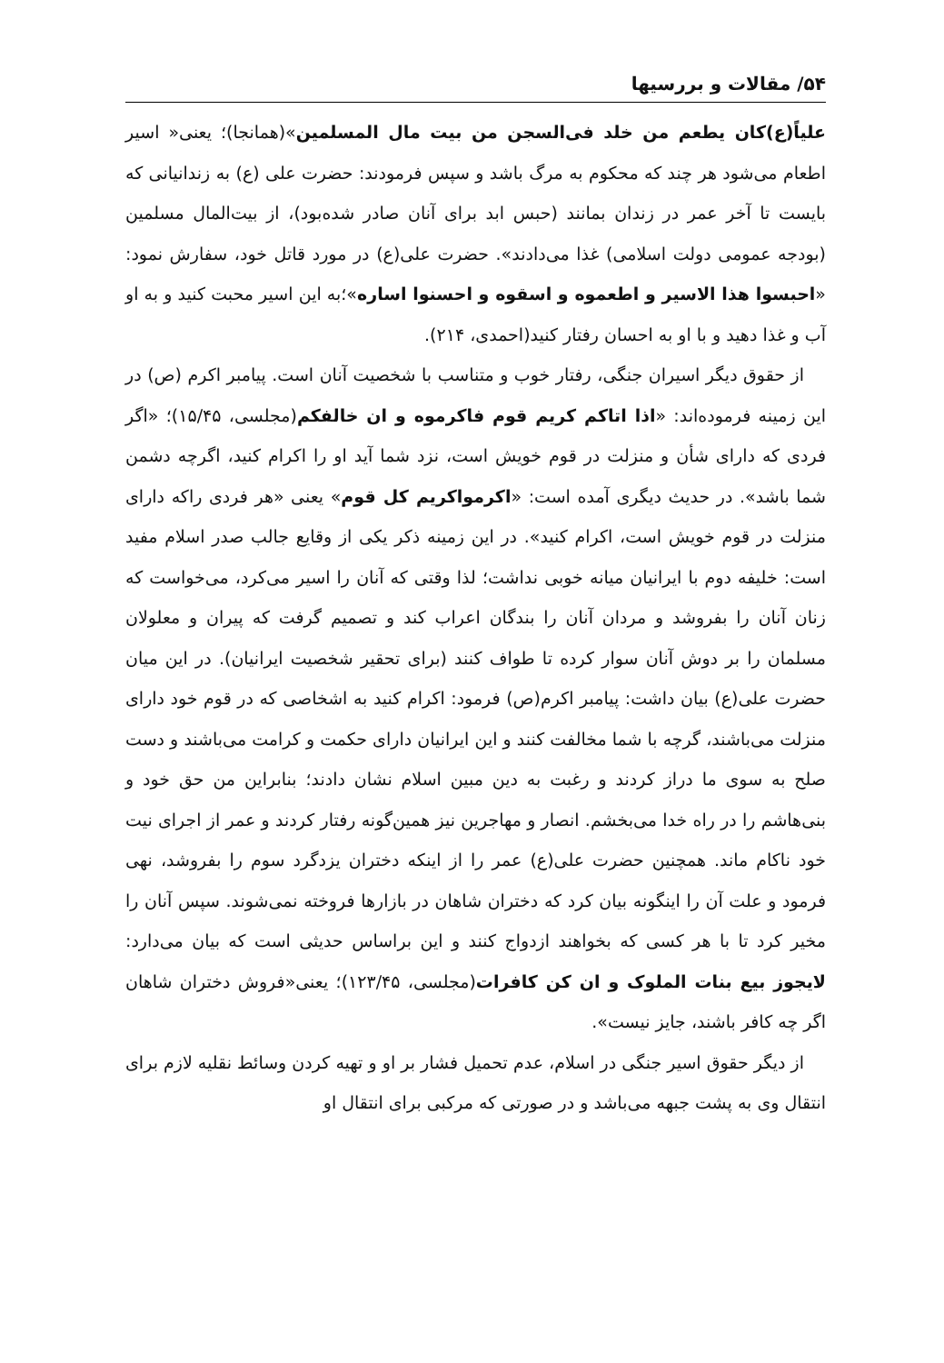۵۴/ مقالات و بررسیها
علیاً(ع)کان یطعم من خلد فی‌السجن من بیت مال المسلمین»(همانجا)؛ یعنی« اسیر اطعام می‌شود هر چند که محکوم به مرگ باشد و سپس فرمودند: حضرت علی (ع) به زندانیانی که بایست تا آخر عمر در زندان بمانند (حبس ابد برای آنان صادر شده‌بود)، از بیت‌المال مسلمین (بودجه عمومی دولت اسلامی) غذا می‌دادند». حضرت علی(ع) در مورد قاتل خود، سفارش نمود: «احبسوا هذا الاسیر و اطعموه و اسقوه و احسنوا اساره»؛به این اسیر محبت کنید و به او آب و غذا دهید و با او به احسان رفتار کنید(احمدی، ۲۱۴).
از حقوق دیگر اسیران جنگی، رفتار خوب و متناسب با شخصیت آنان است. پیامبر اکرم (ص) در این زمینه فرموده‌اند: «اذا اتاکم کریم قوم فاکرموه و ان خالفکم(مجلسی، ۱۵/۴۵)؛ «اگر فردی که دارای شأن و منزلت در قوم خویش است، نزد شما آید او را اکرام کنید، اگرچه دشمن شما باشد». در حدیث دیگری آمده است: «اکرمواکریم کل قوم» یعنی «هر فردی راکه دارای منزلت در قوم خویش است، اکرام کنید». در این زمینه ذکر یکی از وقایع جالب صدر اسلام مفید است: خلیفه دوم با ایرانیان میانه خوبی نداشت؛ لذا وقتی که آنان را اسیر می‌کرد، می‌خواست که زنان آنان را بفروشد و مردان آنان را بندگان اعراب کند و تصمیم گرفت که پیران و معلولان مسلمان را بر دوش آنان سوار کرده تا طواف کنند (برای تحقیر شخصیت ایرانیان). در این میان حضرت علی(ع) بیان داشت: پیامبر اکرم(ص) فرمود: اکرام کنید به اشخاصی که در قوم خود دارای منزلت می‌باشند، گرچه با شما مخالفت کنند و این ایرانیان دارای حکمت و کرامت می‌باشند و دست صلح به سوی ما دراز کردند و رغبت به دین مبین اسلام نشان دادند؛ بنابراین من حق خود و بنی‌هاشم را در راه خدا می‌بخشم. انصار و مهاجرین نیز همین‌گونه رفتار کردند و عمر از اجرای نیت خود ناکام ماند. همچنین حضرت علی(ع) عمر را از اینکه دختران یزدگرد سوم را بفروشد، نهی فرمود و علت آن را اینگونه بیان کرد که دختران شاهان در بازارها فروخته نمی‌شوند. سپس آنان را مخیر کرد تا با هر کسی که بخواهند ازدواج کنند و این براساس حدیثی است که بیان می‌دارد: لایجوز بیع بنات الملوک و ان کن کافرات(مجلسی، ۱۲۳/۴۵)؛ یعنی«فروش دختران شاهان اگر چه کافر باشند، جایز نیست».
از دیگر حقوق اسیر جنگی در اسلام، عدم تحمیل فشار بر او و تهیه کردن وسائط نقلیه لازم برای انتقال وی به پشت جبهه می‌باشد و در صورتی که مرکبی برای انتقال او